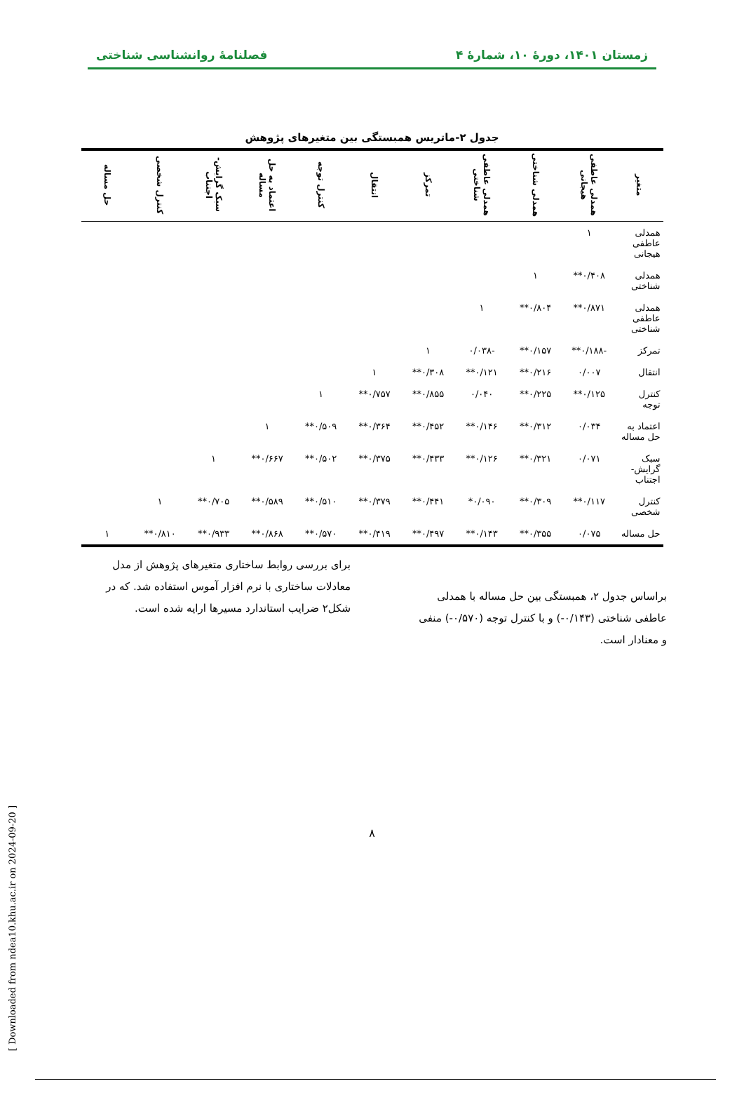زمستان ۱۴۰۱، دورهٔ ۱۰، شمارهٔ ۴ فصلنامهٔ روانشناسی شناختی
جدول ۲-ماتریس همبستگی بین متغیرهای پژوهش
| متغیر | همدلی عاطفی هیجانی | همدلی شناختی | همدلی عاطفی شناختی | تمرکز | انتقال | کنترل توجه | اعتماد به حل مساله | سبک گرایش-اجتناب | کنترل شخصی | حل مساله |
| --- | --- | --- | --- | --- | --- | --- | --- | --- | --- | --- |
| همدلی عاطفی هیجانی | ۱ | | | | | | | | | |
| همدلی شناختی | ۰/۴۰۸** | ۱ | | | | | | | | |
| همدلی عاطفی شناختی | ۰/۸۷۱** | ۰/۸۰۴** | ۱ | | | | | | | |
| تمرکز | -۰/۱۸۸** | ۰/۱۵۷** | -۰/۰۳۸ | ۱ | | | | | | |
| انتقال | ۰/۰۰۷ | ۰/۲۱۶** | ۰/۱۲۱** | ۰/۳۰۸** | ۱ | | | | | |
| کنترل توجه | ۰/۱۲۵** | ۰/۲۲۵** | ۰/۰۴۰ | ۰/۸۵۵** | ۰/۷۵۷** | ۱ | | | | |
| اعتماد به حل مساله | ۰/۰۳۴ | ۰/۳۱۲** | ۰/۱۴۶** | ۰/۴۵۲** | ۰/۳۶۴** | ۰/۵۰۹** | ۱ | | | |
| سبک گرایش-اجتناب | ۰/۰۷۱ | ۰/۳۲۱** | ۰/۱۲۶** | ۰/۴۳۳** | ۰/۳۷۵** | ۰/۵۰۲** | ۰/۶۶۷** | ۱ | | |
| کنترل شخصی | ۰/۱۱۷** | ۰/۳۰۹** | ۰/۰۹۰* | ۰/۴۴۱** | ۰/۳۷۹** | ۰/۵۱۰** | ۰/۵۸۹** | ۰/۷۰۵** | ۱ | |
| حل مساله | ۰/۰۷۵ | ۰/۳۵۵** | ۰/۱۴۳** | ۰/۴۹۷** | ۰/۴۱۹** | ۰/۵۷۰** | ۰/۸۶۸** | ۰/۹۳۳** | ۰/۸۱۰** | ۱ |
براساس جدول ۲، همبستگی بین حل مساله با همدلی عاطفی شناختی (۰/۱۴۳-) و با کنترل توجه (۰/۵۷۰-) منفی و معنادار است.
برای بررسی روابط ساختاری متغیرهای پژوهش از مدل معادلات ساختاری با نرم افزار آموس استفاده شد. که در شکل۲ ضرایب استاندارد مسیرها ارایه شده است.
۸
[ Downloaded from ndea10.khu.ac.ir on 2024-09-20 ]